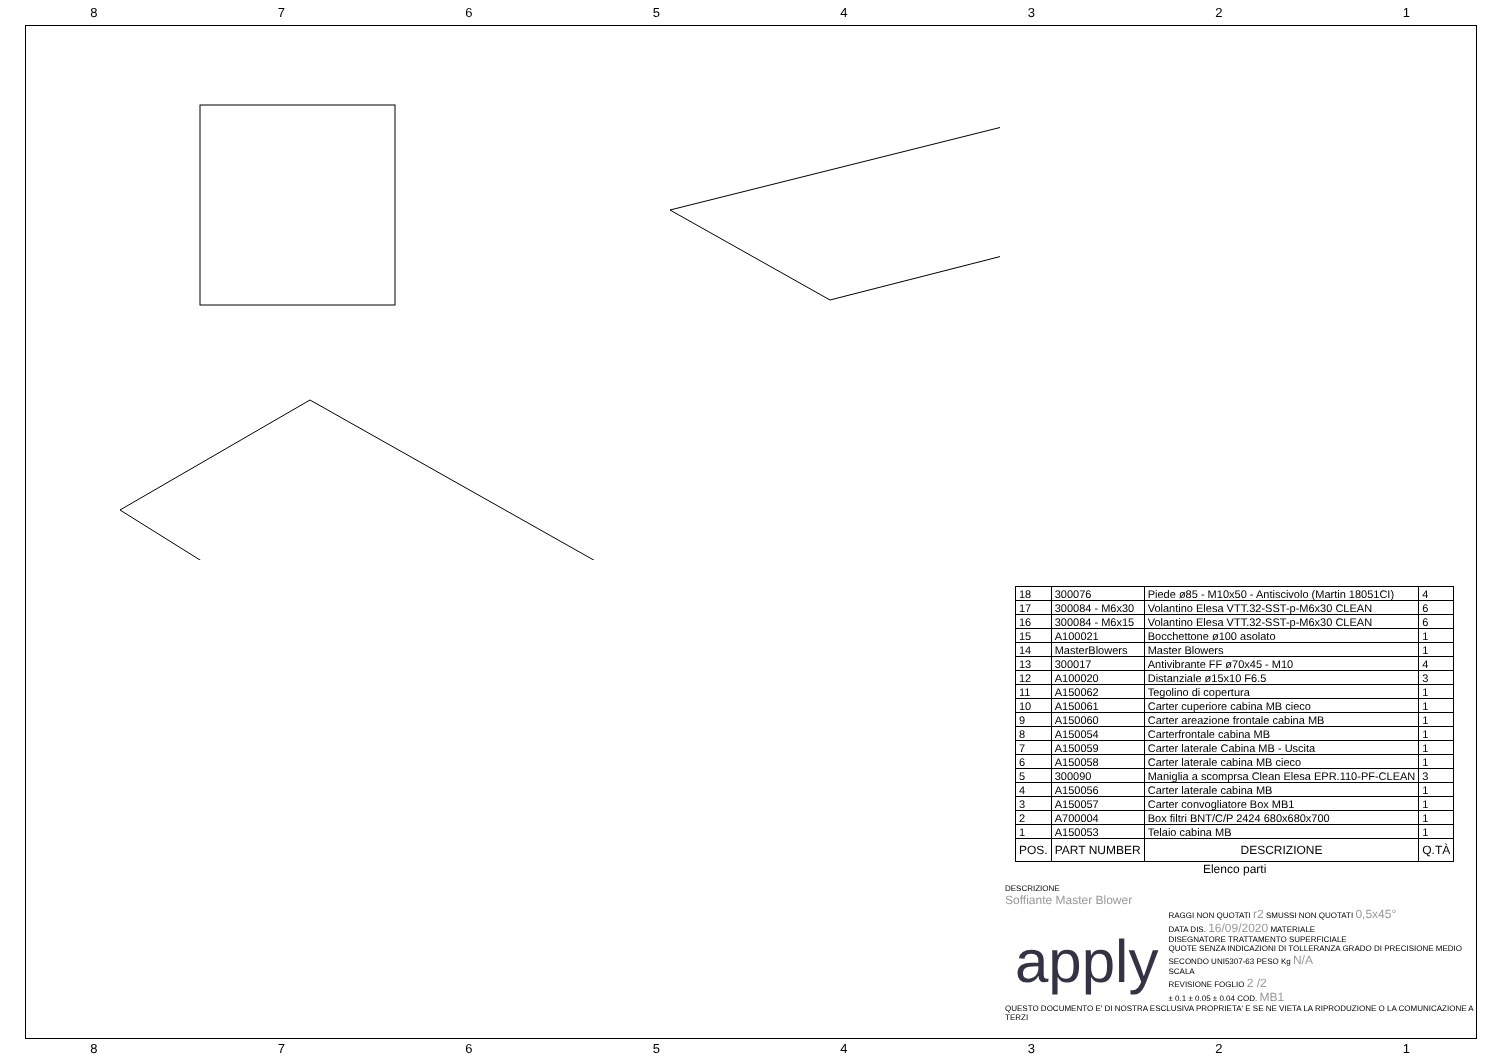87654321
| 18 | 300076 | Piede ø85 - M10x50 - Antiscivolo (Martin 18051CI) | 4 |
| 17 | 300084 - M6x30 | Volantino Elesa VTT.32-SST-p-M6x30 CLEAN | 6 |
| 16 | 300084 - M6x15 | Volantino Elesa VTT.32-SST-p-M6x30 CLEAN | 6 |
| 15 | A100021 | Bocchettone ø100 asolato | 1 |
| 14 | MasterBlowers | Master Blowers | 1 |
| 13 | 300017 | Antivibrante FF ø70x45 - M10 | 4 |
| 12 | A100020 | Distanziale ø15x10 F6.5 | 3 |
| 11 | A150062 | Tegolino di copertura | 1 |
| 10 | A150061 | Carter cuperiore cabina MB cieco | 1 |
| 9 | A150060 | Carter areazione frontale cabina MB | 1 |
| 8 | A150054 | Carterfrontale cabina MB | 1 |
| 7 | A150059 | Carter laterale Cabina MB - Uscita | 1 |
| 6 | A150058 | Carter laterale cabina MB cieco | 1 |
| 5 | 300090 | Maniglia a scomprsa Clean Elesa EPR.110-PF-CLEAN | 3 |
| 4 | A150056 | Carter laterale cabina MB | 1 |
| 3 | A150057 | Carter convogliatore Box MB1 | 1 |
| 2 | A700004 | Box filtri BNT/C/P 2424 680x680x700 | 1 |
| 1 | A150053 | Telaio cabina MB | 1 |
| POS. | PART NUMBER | DESCRIZIONE | Q.TÀ |
| Elenco parti | | | |
DESCRIZIONE
Soffiante Master Blower
apply
RAGGI NON QUOTATI r2 SMUSSI NON QUOTATI 0,5x45°
DATA DIS. 16/09/2020 MATERIALE
DISEGNATORE TRATTAMENTO SUPERFICIALE
QUOTE SENZA INDICAZIONI DI TOLLERANZA GRADO DI PRECISIONE MEDIO SECONDO UNI5307-63 PESO Kg N/A
SCALA
REVISIONE FOGLIO 2 /2
± 0.1 ± 0.05 ± 0.04 COD. MB1
QUESTO DOCUMENTO E' DI NOSTRA ESCLUSIVA PROPRIETA' E SE NE VIETA LA RIPRODUZIONE O LA COMUNICAZIONE A TERZI
87654321